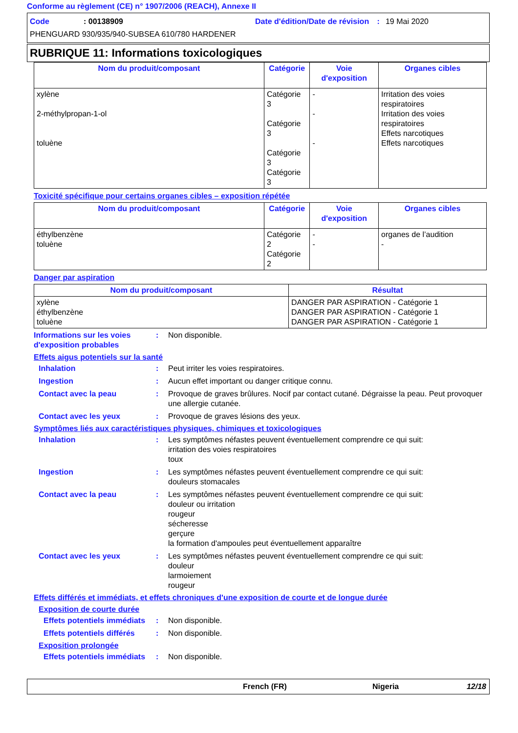Conforme au règlement (CE) n° 1907/2006 (REACH), Annexe II
Code: 00138909 Date d'édition/Date de révision : 19 Mai 2020
PHENGUARD 930/935/940-SUBSEA 610/780 HARDENER
RUBRIQUE 11: Informations toxicologiques
| Nom du produit/composant | Catégorie | Voie d'exposition | Organes cibles |
| --- | --- | --- | --- |
| xylène 2-méthylpropan-1-ol toluène | Catégorie 3 Catégorie 3 Catégorie 3 Catégorie 3 | - - - | Irritation des voies respiratoires Irritation des voies respiratoires Effets narcotiques Effets narcotiques |
Toxicité spécifique pour certains organes cibles – exposition répétée
| Nom du produit/composant | Catégorie | Voie d'exposition | Organes cibles |
| --- | --- | --- | --- |
| éthylbenzène toluène | Catégorie 2 Catégorie 2 | - - | organes de l’audition - |
Danger par aspiration
| Nom du produit/composant | Résultat |
| --- | --- |
| xylène éthylbenzène toluène | DANGER PAR ASPIRATION - Catégorie 1 DANGER PAR ASPIRATION - Catégorie 1 DANGER PAR ASPIRATION - Catégorie 1 |
Informations sur les voies d'exposition probables
: Non disponible.
Effets aigus potentiels sur la santé
Inhalation : Peut irriter les voies respiratoires.
Ingestion : Aucun effet important ou danger critique connu.
Contact avec la peau : Provoque de graves brûlures. Nocif par contact cutané. Dégraisse la peau. Peut provoquer une allergie cutanée.
Contact avec les yeux : Provoque de graves lésions des yeux.
Symptômes liés aux caractéristiques physiques, chimiques et toxicologiques
Inhalation : Les symptômes néfastes peuvent éventuellement comprendre ce qui suit:
irritation des voies respiratoires
toux
Ingestion : Les symptômes néfastes peuvent éventuellement comprendre ce qui suit:
douleurs stomacales
Contact avec la peau : Les symptômes néfastes peuvent éventuellement comprendre ce qui suit:
douleur ou irritation
rougeur
sécheresse
gerçure
la formation d'ampoules peut éventuellement apparaître
Contact avec les yeux : Les symptômes néfastes peuvent éventuellement comprendre ce qui suit:
douleur
larmoiement
rougeur
Effets différés et immédiats, et effets chroniques d'une exposition de courte et de longue durée
Exposition de courte durée
Effets potentiels immédiats
: Non disponible.
Effets potentiels différés
: Non disponible.
Exposition prolongée
Effets potentiels immédiats
: Non disponible.
French (FR) Nigeria 12/18